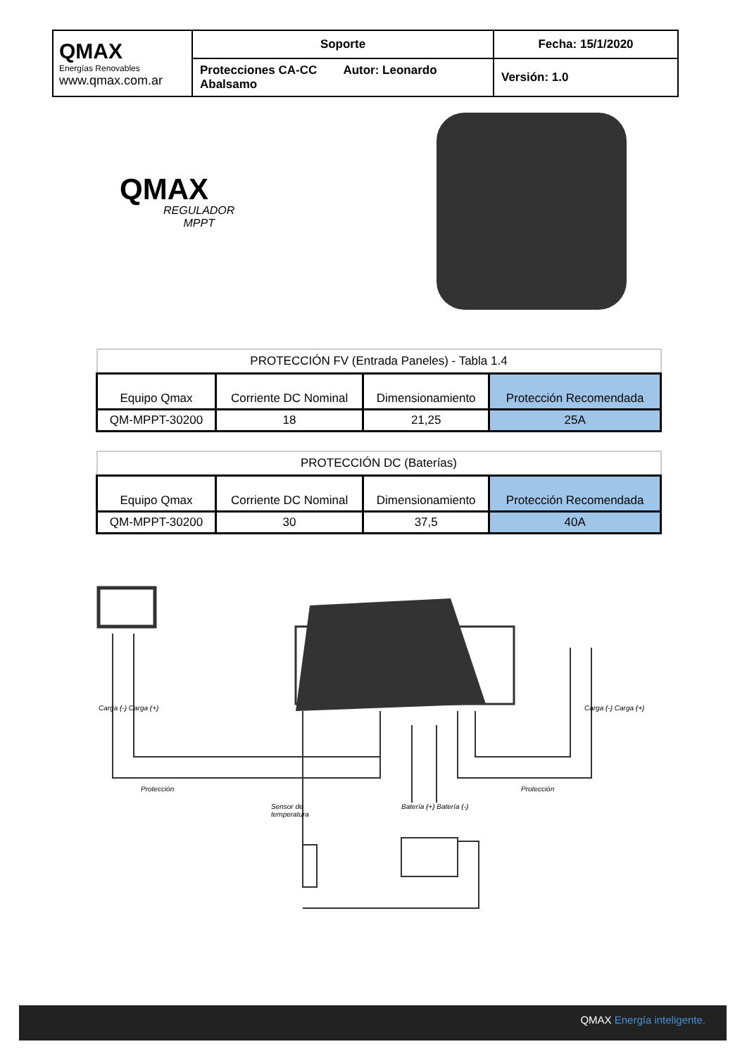| QMAX Energías Renovables www.qmax.com.ar | Soporte | Fecha: 15/1/2020 |
| | Protecciones CA-CC Autor: Leonardo Abalsamo | Versión: 1.0 |
QMAX
REGULADOR
MPPT
| PROTECCIÓN FV (Entrada Paneles) - Tabla 1.4 | | | |
| Equipo Qmax | Corriente DC Nominal | Dimensionamiento | Protección Recomendada |
| QM-MPPT-30200 | 18 | 21,25 | 25A |
| PROTECCIÓN DC (Baterías) | | | |
| Equipo Qmax | Corriente DC Nominal | Dimensionamiento | Protección Recomendada |
| QM-MPPT-30200 | 30 | 37,5 | 40A |
Protección Protección
Carga (-) Carga (+) Carga (-) Carga (+)
Sensor de temperatura
Batería (+) Batería (-)
QMAX Energía inteligente.